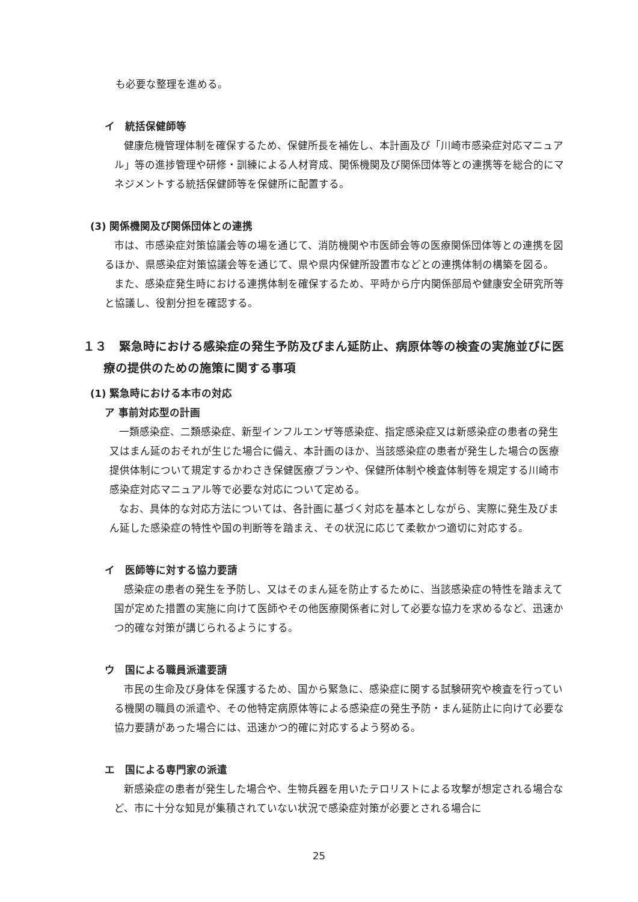も必要な整理を進める。
イ　統括保健師等
健康危機管理体制を確保するため、保健所長を補佐し、本計画及び「川崎市感染症対応マニュアル」等の進捗管理や研修・訓練による人材育成、関係機関及び関係団体等との連携等を総合的にマネジメントする統括保健師等を保健所に配置する。
(3) 関係機関及び関係団体との連携
市は、市感染症対策協議会等の場を通じて、消防機関や市医師会等の医療関係団体等との連携を図るほか、県感染症対策協議会等を通じて、県や県内保健所設置市などとの連携体制の構築を図る。
また、感染症発生時における連携体制を確保するため、平時から庁内関係部局や健康安全研究所等と協議し、役割分担を確認する。
１３　緊急時における感染症の発生予防及びまん延防止、病原体等の検査の実施並びに医療の提供のための施策に関する事項
(1) 緊急時における本市の対応
ア 事前対応型の計画
一類感染症、二類感染症、新型インフルエンザ等感染症、指定感染症又は新感染症の患者の発生又はまん延のおそれが生じた場合に備え、本計画のほか、当該感染症の患者が発生した場合の医療提供体制について規定するかわさき保健医療プランや、保健所体制や検査体制等を規定する川崎市感染症対応マニュアル等で必要な対応について定める。
なお、具体的な対応方法については、各計画に基づく対応を基本としながら、実際に発生及びまん延した感染症の特性や国の判断等を踏まえ、その状況に応じて柔軟かつ適切に対応する。
イ　医師等に対する協力要請
感染症の患者の発生を予防し、又はそのまん延を防止するために、当該感染症の特性を踏まえて国が定めた措置の実施に向けて医師やその他医療関係者に対して必要な協力を求めるなど、迅速かつ的確な対策が講じられるようにする。
ウ　国による職員派遣要請
市民の生命及び身体を保護するため、国から緊急に、感染症に関する試験研究や検査を行っている機関の職員の派遣や、その他特定病原体等による感染症の発生予防・まん延防止に向けて必要な協力要請があった場合には、迅速かつ的確に対応するよう努める。
エ　国による専門家の派遣
新感染症の患者が発生した場合や、生物兵器を用いたテロリストによる攻撃が想定される場合など、市に十分な知見が集積されていない状況で感染症対策が必要とされる場合に
25